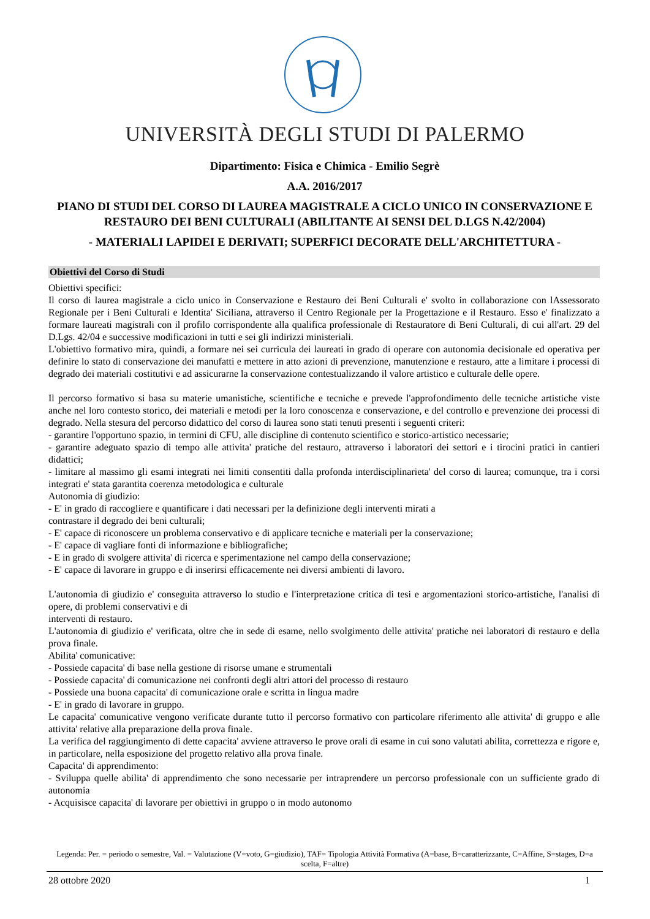UNIVERSITÀ DEGLI STUDI DI PALERMO
Dipartimento: Fisica e Chimica - Emilio Segrè
A.A. 2016/2017
PIANO DI STUDI DEL CORSO DI LAUREA MAGISTRALE A CICLO UNICO IN CONSERVAZIONE E RESTAURO DEI BENI CULTURALI (ABILITANTE AI SENSI DEL D.LGS N.42/2004)
- MATERIALI LAPIDEI E DERIVATI; SUPERFICI DECORATE DELL'ARCHITETTURA -
Obiettivi del Corso di Studi
Obiettivi specifici:
Il corso di laurea magistrale a ciclo unico in Conservazione e Restauro dei Beni Culturali e' svolto in collaborazione con lAssessorato Regionale per i Beni Culturali e Identita' Siciliana, attraverso il Centro Regionale per la Progettazione e il Restauro. Esso e' finalizzato a formare laureati magistrali con il profilo corrispondente alla qualifica professionale di Restauratore di Beni Culturali, di cui all'art. 29 del D.Lgs. 42/04 e successive modificazioni in tutti e sei gli indirizzi ministeriali.
L'obiettivo formativo mira, quindi, a formare nei sei curricula dei laureati in grado di operare con autonomia decisionale ed operativa per definire lo stato di conservazione dei manufatti e mettere in atto azioni di prevenzione, manutenzione e restauro, atte a limitare i processi di degrado dei materiali costitutivi e ad assicurarne la conservazione contestualizzando il valore artistico e culturale delle opere.
Il percorso formativo si basa su materie umanistiche, scientifiche e tecniche e prevede l'approfondimento delle tecniche artistiche viste anche nel loro contesto storico, dei materiali e metodi per la loro conoscenza e conservazione, e del controllo e prevenzione dei processi di degrado. Nella stesura del percorso didattico del corso di laurea sono stati tenuti presenti i seguenti criteri:
- garantire l'opportuno spazio, in termini di CFU, alle discipline di contenuto scientifico e storico-artistico necessarie;
- garantire adeguato spazio di tempo alle attivita' pratiche del restauro, attraverso i laboratori dei settori e i tirocini pratici in cantieri didattici;
- limitare al massimo gli esami integrati nei limiti consentiti dalla profonda interdisciplinarieta' del corso di laurea; comunque, tra i corsi integrati e' stata garantita coerenza metodologica e culturale
Autonomia di giudizio:
- E' in grado di raccogliere e quantificare i dati necessari per la definizione degli interventi mirati a
contrastare il degrado dei beni culturali;
- E' capace di riconoscere un problema conservativo e di applicare tecniche e materiali per la conservazione;
- E' capace di vagliare fonti di informazione e bibliografiche;
- E in grado di svolgere attivita' di ricerca e sperimentazione nel campo della conservazione;
- E' capace di lavorare in gruppo e di inserirsi efficacemente nei diversi ambienti di lavoro.
L'autonomia di giudizio e' conseguita attraverso lo studio e l'interpretazione critica di tesi e argomentazioni storico-artistiche, l'analisi di opere, di problemi conservativi e di
interventi di restauro.
L'autonomia di giudizio e' verificata, oltre che in sede di esame, nello svolgimento delle attivita' pratiche nei laboratori di restauro e della prova finale.
Abilita' comunicative:
- Possiede capacita' di base nella gestione di risorse umane e strumentali
- Possiede capacita' di comunicazione nei confronti degli altri attori del processo di restauro
- Possiede una buona capacita' di comunicazione orale e scritta in lingua madre
- E' in grado di lavorare in gruppo.
Le capacita' comunicative vengono verificate durante tutto il percorso formativo con particolare riferimento alle attivita' di gruppo e alle attivita' relative alla preparazione della prova finale.
La verifica del raggiungimento di dette capacita' avviene attraverso le prove orali di esame in cui sono valutati abilita, correttezza e rigore e, in particolare, nella esposizione del progetto relativo alla prova finale.
Capacita' di apprendimento:
- Sviluppa quelle abilita' di apprendimento che sono necessarie per intraprendere un percorso professionale con un sufficiente grado di autonomia
- Acquisisce capacita' di lavorare per obiettivi in gruppo o in modo autonomo
Legenda: Per. = periodo o semestre, Val. = Valutazione (V=voto, G=giudizio), TAF= Tipologia Attività Formativa (A=base, B=caratterizzante, C=Affine, S=stages, D=a scelta, F=altre)
28 ottobre 2020 1